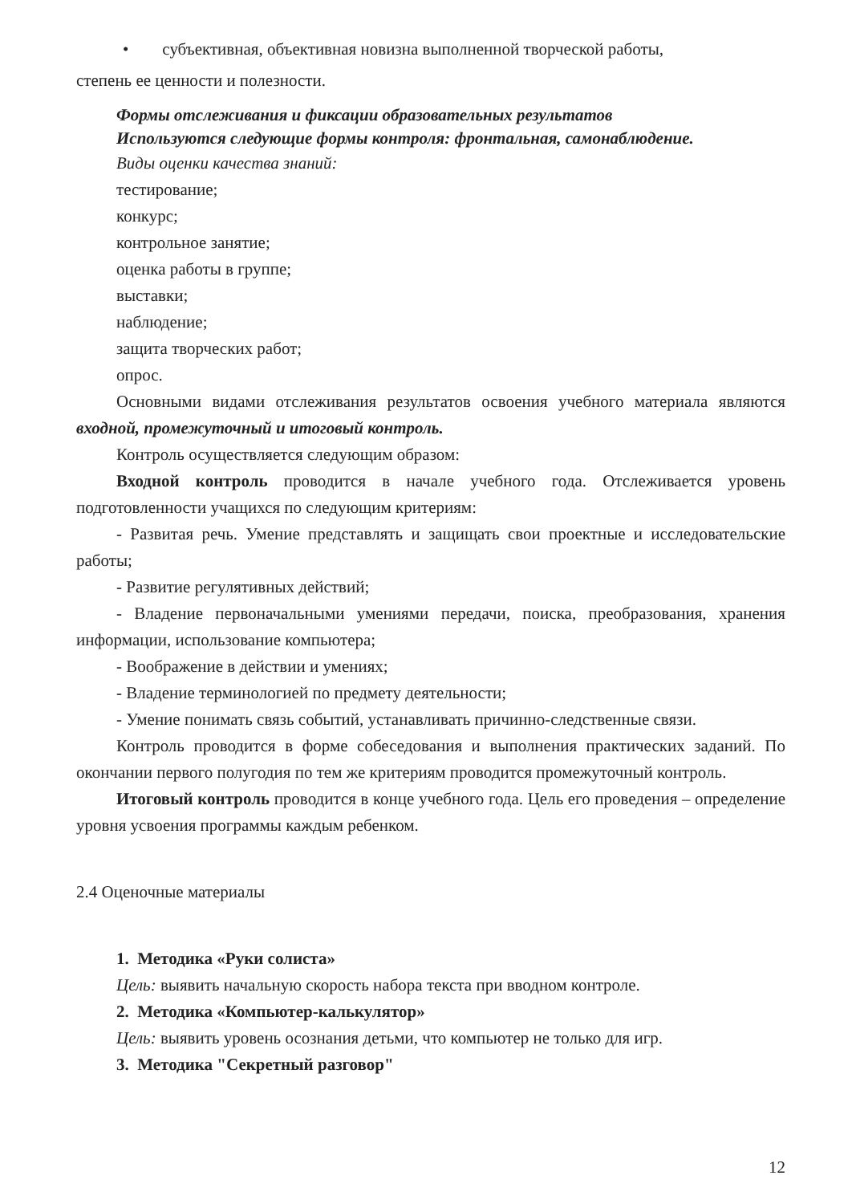• субъективная, объективная новизна выполненной творческой работы,
степень ее ценности и полезности.
Формы отслеживания и фиксации образовательных результатов
Используются следующие формы контроля: фронтальная, самонаблюдение.
Виды оценки качества знаний:
тестирование;
конкурс;
контрольное занятие;
оценка работы в группе;
выставки;
наблюдение;
защита творческих работ;
опрос.
Основными видами отслеживания результатов освоения учебного материала являются входной, промежуточный и итоговый контроль.
Контроль осуществляется следующим образом:
Входной контроль проводится в начале учебного года. Отслеживается уровень подготовленности учащихся по следующим критериям:
- Развитая речь. Умение представлять и защищать свои проектные и исследовательские работы;
- Развитие регулятивных действий;
- Владение первоначальными умениями передачи, поиска, преобразования, хранения информации, использование компьютера;
- Воображение в действии и умениях;
- Владение терминологией по предмету деятельности;
- Умение понимать связь событий, устанавливать причинно-следственные связи.
Контроль проводится в форме собеседования и выполнения практических заданий. По окончании первого полугодия по тем же критериям проводится промежуточный контроль.
Итоговый контроль проводится в конце учебного года. Цель его проведения – определение уровня усвоения программы каждым ребенком.
2.4 Оценочные материалы
1. Методика «Руки солиста»
Цель: выявить начальную скорость набора текста при вводном контроле.
2. Методика «Компьютер-калькулятор»
Цель: выявить уровень осознания детьми, что компьютер не только для игр.
3. Методика "Секретный разговор"
12